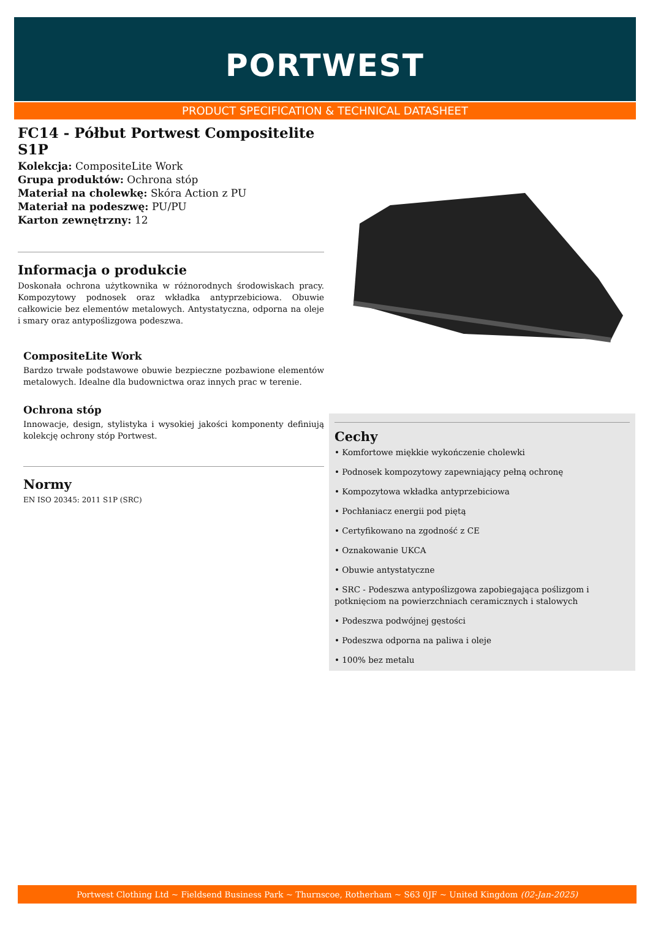PORTWEST
PRODUCT SPECIFICATION & TECHNICAL DATASHEET
FC14 - Półbut Portwest Compositelite S1P
Kolekcja: CompositeLite Work
Grupa produktów: Ochrona stóp
Materiał na cholewkę: Skóra Action z PU
Materiał na podeszwę: PU/PU
Karton zewnętrzny: 12
Informacja o produkcie
Doskonała ochrona użytkownika w różnorodnych środowiskach pracy. Kompozytowy podnosek oraz wkładka antyprzebiciowa. Obuwie całkowicie bez elementów metalowych. Antystatyczna, odporna na oleje i smary oraz antypoślizgowa podeszwa.
CompositeLite Work
Bardzo trwałe podstawowe obuwie bezpieczne pozbawione elementów metalowych. Idealne dla budownictwa oraz innych prac w terenie.
Ochrona stóp
Innowacje, design, stylistyka i wysokiej jakości komponenty definiują kolekcję ochrony stóp Portwest.
Normy
EN ISO 20345: 2011 S1P (SRC)
Cechy
• Komfortowe miękkie wykończenie cholewki
• Podnosek kompozytowy zapewniający pełną ochronę
• Kompozytowa wkładka antyprzebiciowa
• Pochłaniacz energii pod piętą
• Certyfikowano na zgodność z CE
• Oznakowanie UKCA
• Obuwie antystatyczne
• SRC - Podeszwa antypoślizgowa zapobiegająca poślizgom i potknięciom na powierzchniach ceramicznych i stalowych
• Podeszwa podwójnej gęstości
• Podeszwa odporna na paliwa i oleje
• 100% bez metalu
Portwest Clothing Ltd ~ Fieldsend Business Park ~ Thurnscoe, Rotherham ~ S63 0JF ~ United Kingdom (02-Jan-2025)